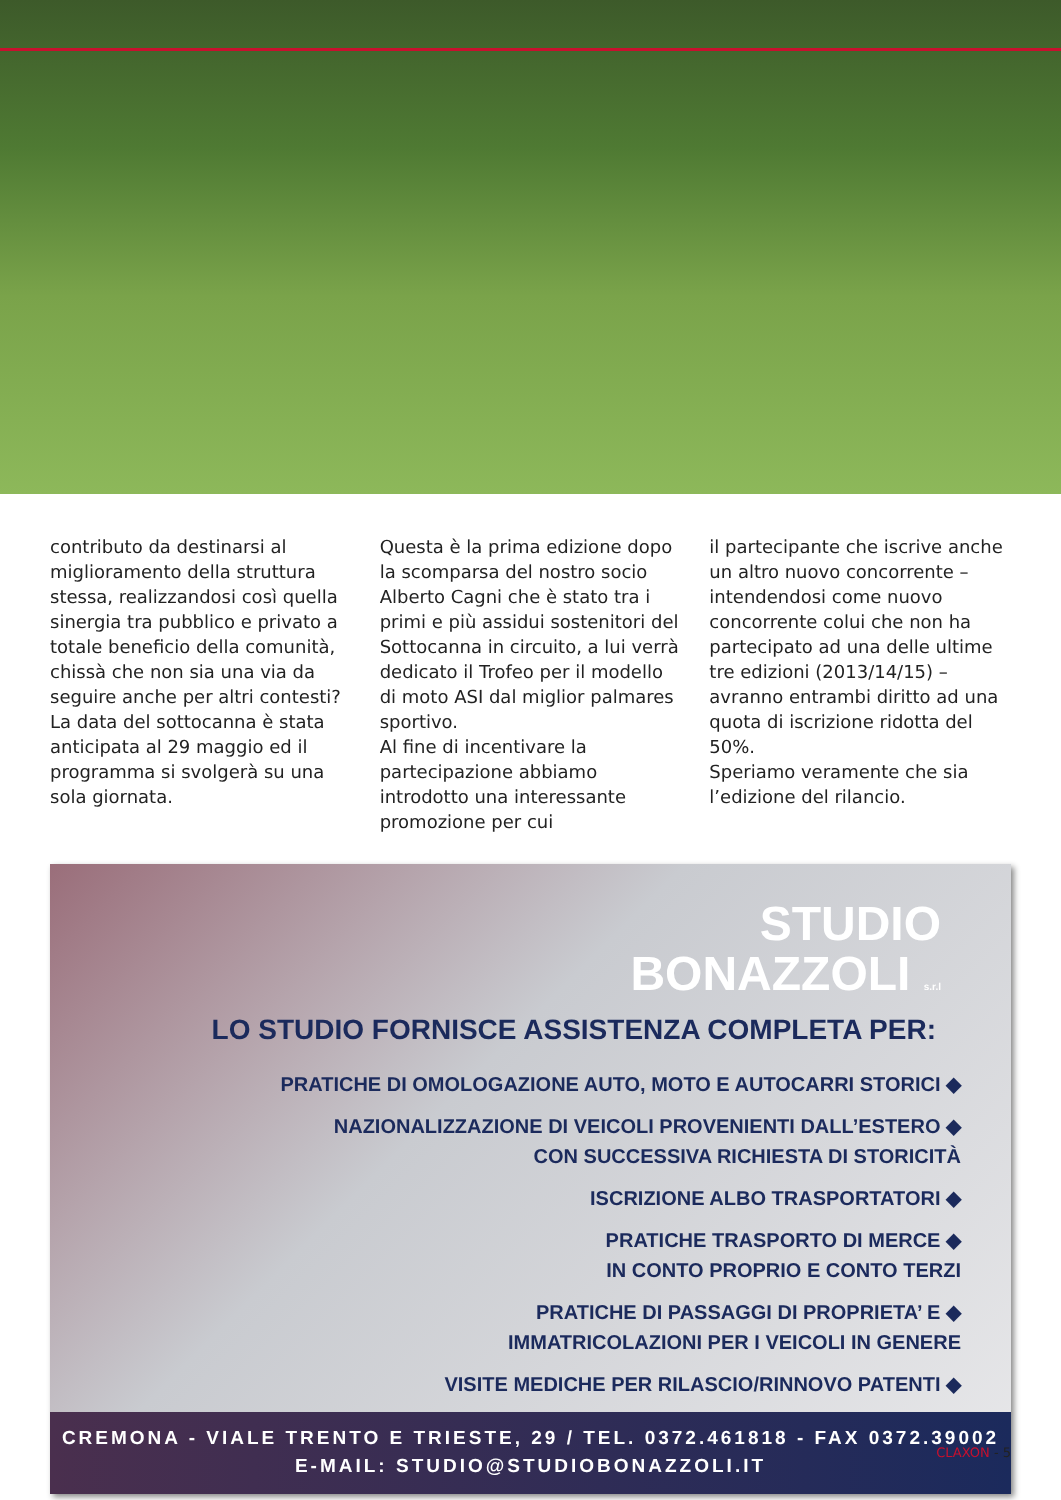contributo da destinarsi al miglioramento della struttura stessa, realizzandosi così quella sinergia tra pubblico e privato a totale beneficio della comunità, chissà che non sia una via da seguire anche per altri contesti?
La data del sottocanna è stata anticipata al 29 maggio ed il programma si svolgerà su una sola giornata.
Questa è la prima edizione dopo la scomparsa del nostro socio Alberto Cagni che è stato tra i primi e più assidui sostenitori del Sottocanna in circuito, a lui verrà dedicato il Trofeo per il modello di moto ASI dal miglior palmares sportivo.
Al fine di incentivare la partecipazione abbiamo introdotto una interessante promozione per cui
il partecipante che iscrive anche un altro nuovo concorrente – intendendosi come nuovo concorrente colui che non ha partecipato ad una delle ultime tre edizioni (2013/14/15) – avranno entrambi diritto ad una quota di iscrizione ridotta del 50%.
Speriamo veramente che sia l’edizione del rilancio.
STUDIO
BONAZZOLI s.r.l
LO STUDIO FORNISCE ASSISTENZA COMPLETA PER:
PRATICHE DI OMOLOGAZIONE AUTO, MOTO E AUTOCARRI STORICI ◆
NAZIONALIZZAZIONE DI VEICOLI PROVENIENTI DALL’ESTERO ◆
CON SUCCESSIVA RICHIESTA DI STORICITÀ
ISCRIZIONE ALBO TRASPORTATORI ◆
PRATICHE TRASPORTO DI MERCE ◆
IN CONTO PROPRIO E CONTO TERZI
PRATICHE DI PASSAGGI DI PROPRIETA’ E ◆
IMMATRICOLAZIONI PER I VEICOLI IN GENERE
VISITE MEDICHE PER RILASCIO/RINNOVO PATENTI ◆
CREMONA - VIALE TRENTO E TRIESTE, 29 / TEL. 0372.461818 - FAX 0372.39002
E-MAIL: STUDIO@STUDIOBONAZZOLI.IT
CLAXON - 5